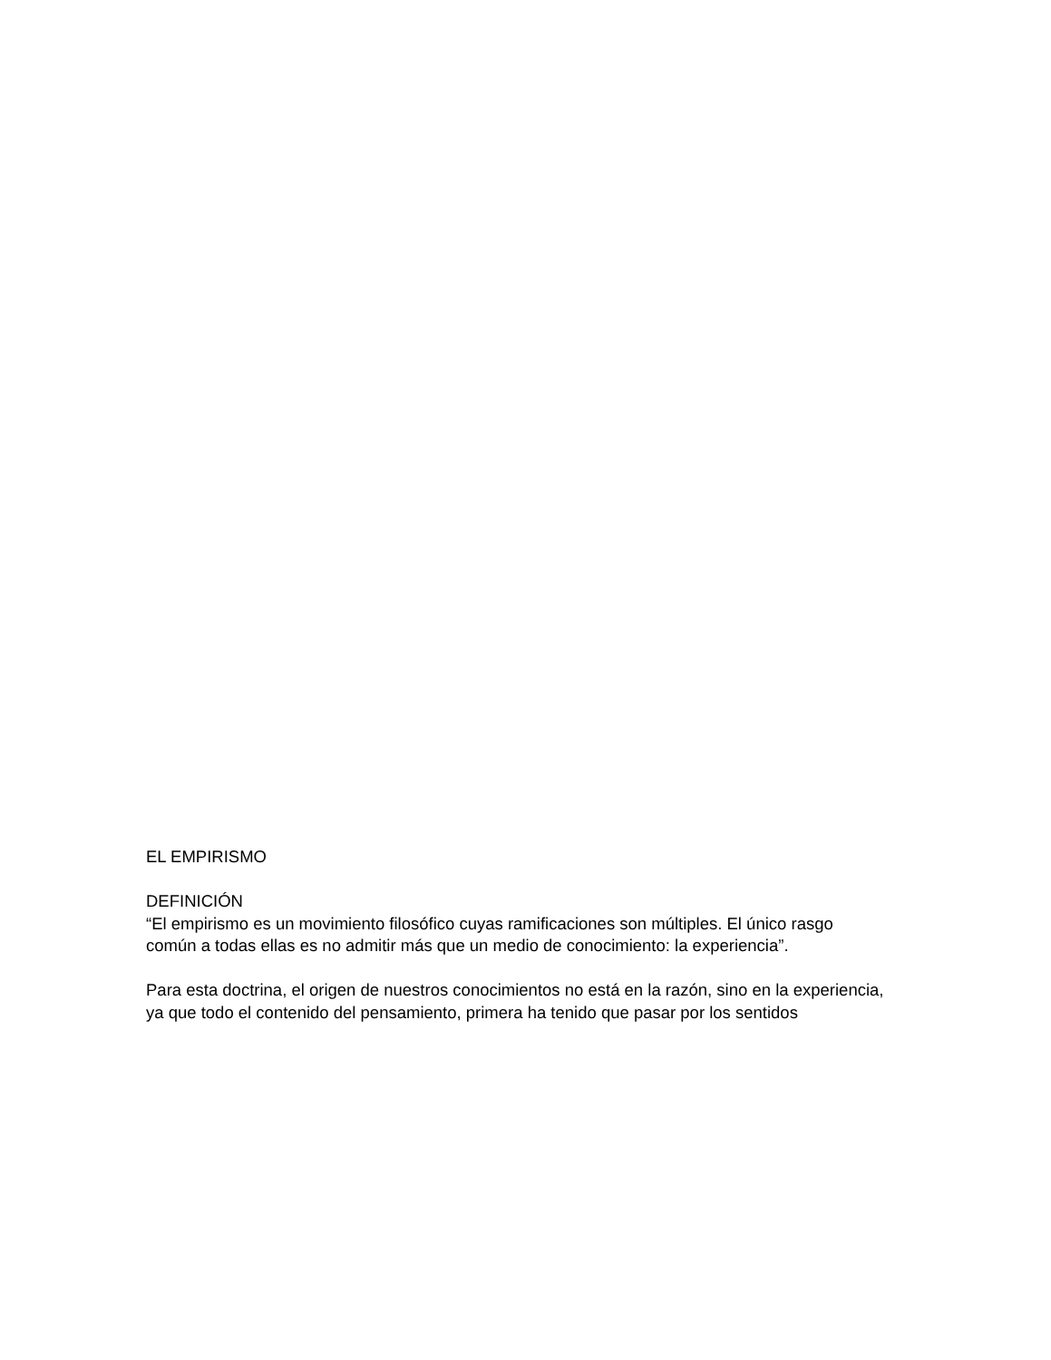EL EMPIRISMO
DEFINICIÓN
“El empirismo es un movimiento filosófico cuyas ramificaciones son múltiples. El único rasgo común a todas ellas es no admitir más que un medio de conocimiento: la experiencia”.
Para esta doctrina, el origen de nuestros conocimientos no está en la razón, sino en la experiencia, ya que todo el contenido del pensamiento, primera ha tenido que pasar por los sentidos